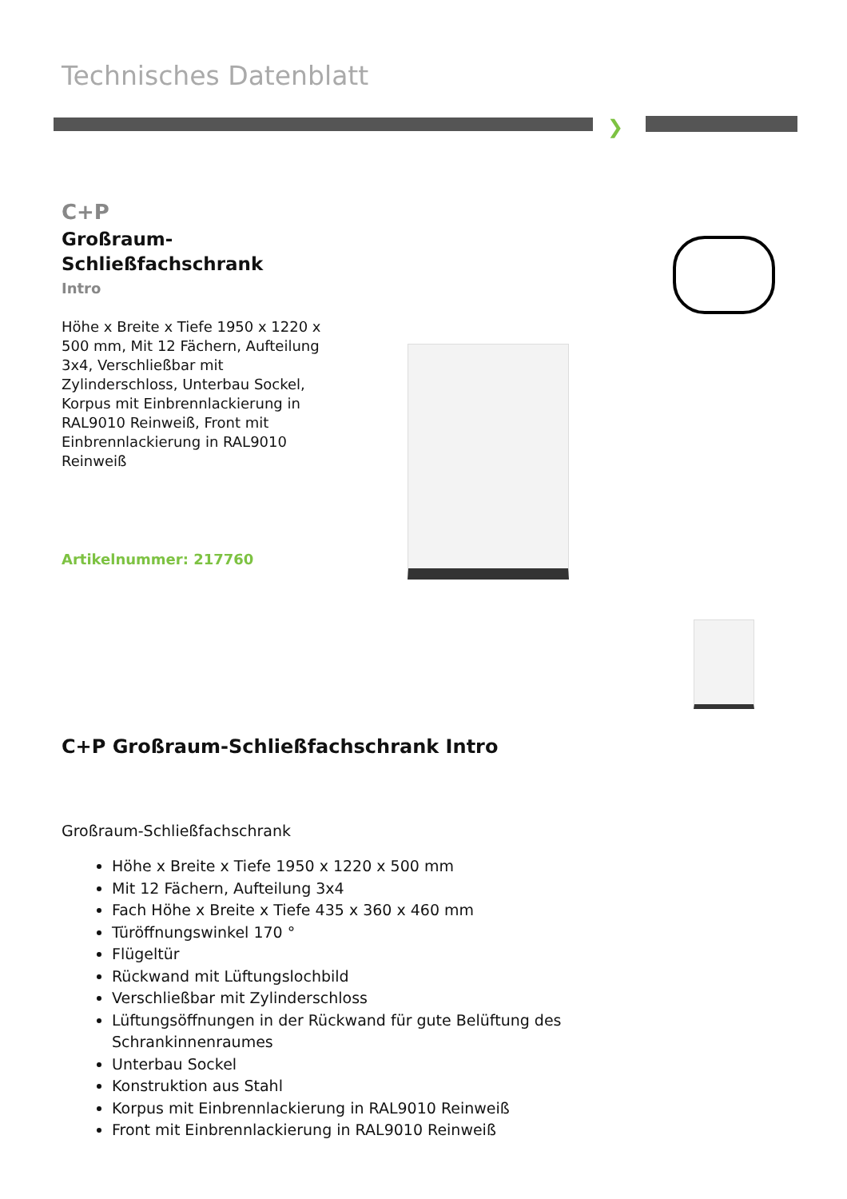Technisches Datenblatt
❯
C+P
Großraum-
Schließfachschrank
Intro
Höhe x Breite x Tiefe 1950 x 1220 x 500 mm, Mit 12 Fächern, Aufteilung 3x4, Verschließbar mit Zylinderschloss, Unterbau Sockel, Korpus mit Einbrennlackierung in RAL9010 Reinweiß, Front mit Einbrennlackierung in RAL9010 Reinweiß
Artikelnummer: 217760
C+P Großraum-Schließfachschrank Intro
Großraum-Schließfachschrank
Höhe x Breite x Tiefe 1950 x 1220 x 500 mm
Mit 12 Fächern, Aufteilung 3x4
Fach Höhe x Breite x Tiefe 435 x 360 x 460 mm
Türöffnungswinkel 170 °
Flügeltür
Rückwand mit Lüftungslochbild
Verschließbar mit Zylinderschloss
Lüftungsöffnungen in der Rückwand für gute Belüftung des Schrankinnenraumes
Unterbau Sockel
Konstruktion aus Stahl
Korpus mit Einbrennlackierung in RAL9010 Reinweiß
Front mit Einbrennlackierung in RAL9010 Reinweiß